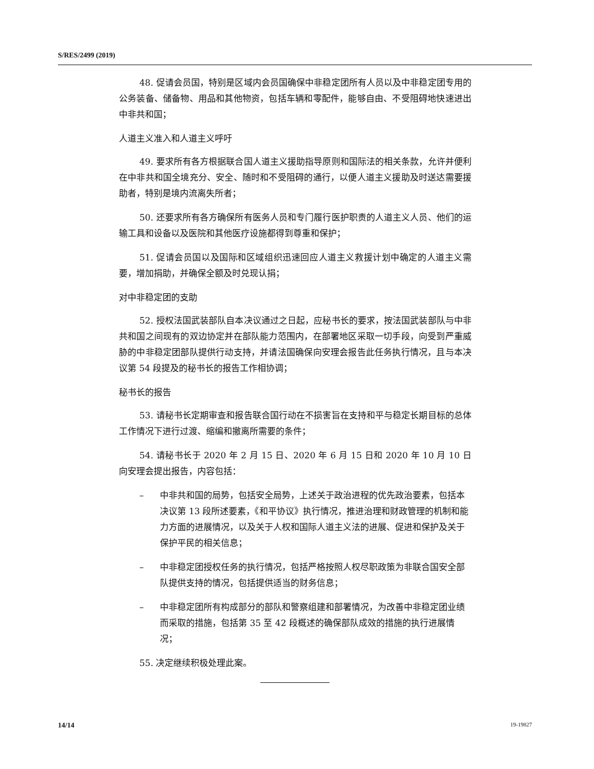S/RES/2499 (2019)
48. 促请会员国，特别是区域内会员国确保中非稳定团所有人员以及中非稳定团专用的公务装备、储备物、用品和其他物资，包括车辆和零配件，能够自由、不受阻碍地快速进出中非共和国；
人道主义准入和人道主义呼吁
49. 要求所有各方根据联合国人道主义援助指导原则和国际法的相关条款，允许并便利在中非共和国全境充分、安全、随时和不受阻碍的通行，以便人道主义援助及时送达需要援助者，特别是境内流离失所者；
50. 还要求所有各方确保所有医务人员和专门履行医护职责的人道主义人员、他们的运输工具和设备以及医院和其他医疗设施都得到尊重和保护；
51. 促请会员国以及国际和区域组织迅速回应人道主义救援计划中确定的人道主义需要，增加捐助，并确保全额及时兑现认捐；
对中非稳定团的支助
52. 授权法国武装部队自本决议通过之日起，应秘书长的要求，按法国武装部队与中非共和国之间现有的双边协定并在部队能力范围内，在部署地区采取一切手段，向受到严重威胁的中非稳定团部队提供行动支持，并请法国确保向安理会报告此任务执行情况，且与本决议第 54 段提及的秘书长的报告工作相协调；
秘书长的报告
53. 请秘书长定期审查和报告联合国行动在不损害旨在支持和平与稳定长期目标的总体工作情况下进行过渡、缩编和撤离所需要的条件；
54. 请秘书长于 2020 年 2 月 15 日、2020 年 6 月 15 日和 2020 年 10 月 10 日向安理会提出报告，内容包括：
– 中非共和国的局势，包括安全局势，上述关于政治进程的优先政治要素，包括本决议第 13 段所述要素，《和平协议》执行情况，推进治理和财政管理的机制和能力方面的进展情况，以及关于人权和国际人道主义法的进展、促进和保护及关于保护平民的相关信息；
– 中非稳定团授权任务的执行情况，包括严格按照人权尽职政策为非联合国安全部队提供支持的情况，包括提供适当的财务信息；
– 中非稳定团所有构成部分的部队和警察组建和部署情况，为改善中非稳定团业绩而采取的措施，包括第 35 至 42 段概述的确保部队成效的措施的执行进展情况；
55. 决定继续积极处理此案。
14/14 19-19827